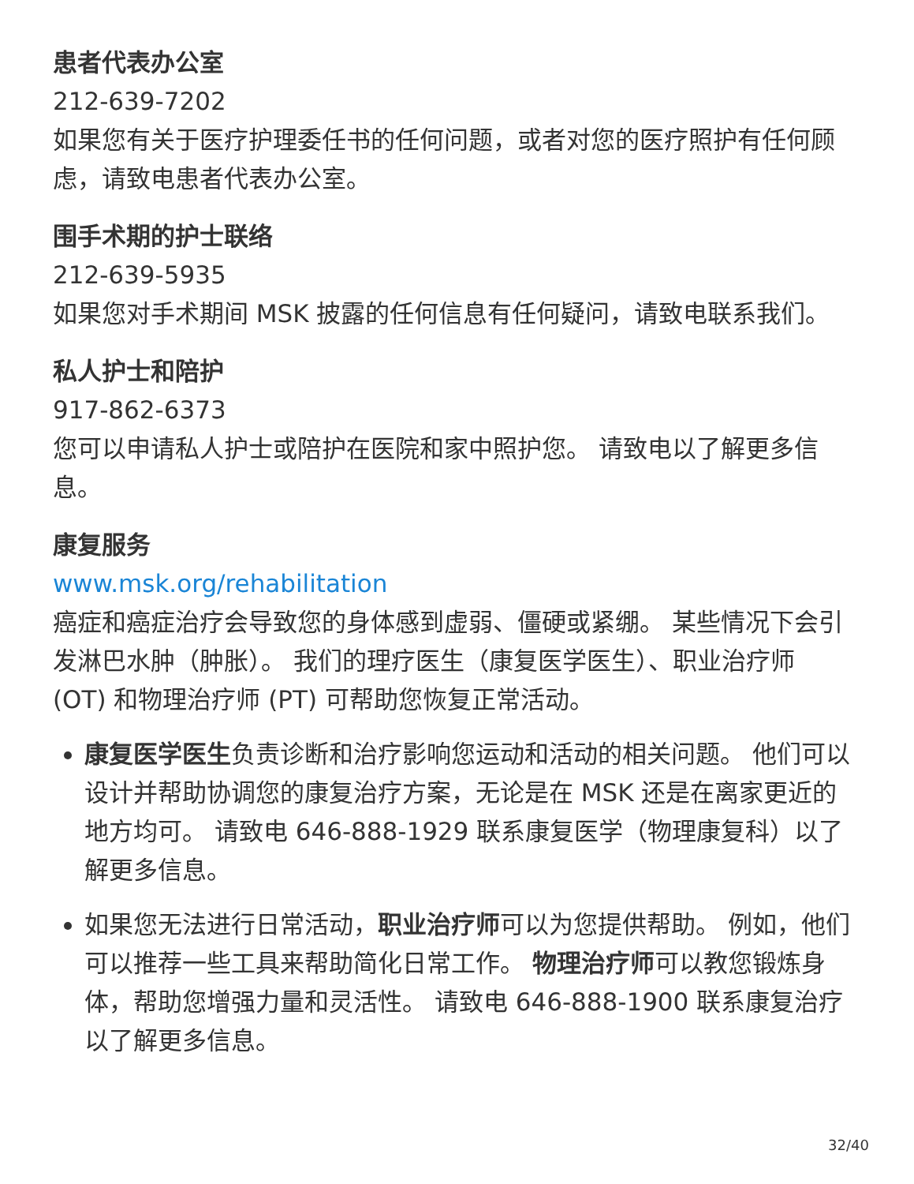患者代表办公室
212-639-7202
如果您有关于医疗护理委任书的任何问题，或者对您的医疗照护有任何顾虑，请致电患者代表办公室。
围手术期的护士联络
212-639-5935
如果您对手术期间 MSK 披露的任何信息有任何疑问，请致电联系我们。
私人护士和陪护
917-862-6373
您可以申请私人护士或陪护在医院和家中照护您。 请致电以了解更多信息。
康复服务
www.msk.org/rehabilitation
癌症和癌症治疗会导致您的身体感到虚弱、僵硬或紧绷。 某些情况下会引发淋巴水肿（肿胀）。 我们的理疗医生（康复医学医生）、职业治疗师 (OT) 和物理治疗师 (PT) 可帮助您恢复正常活动。
康复医学医生负责诊断和治疗影响您运动和活动的相关问题。 他们可以设计并帮助协调您的康复治疗方案，无论是在 MSK 还是在离家更近的地方均可。 请致电 646-888-1929 联系康复医学（物理康复科）以了解更多信息。
如果您无法进行日常活动，职业治疗师可以为您提供帮助。 例如，他们可以推荐一些工具来帮助简化日常工作。 物理治疗师可以教您锻炼身体，帮助您增强力量和灵活性。 请致电 646-888-1900 联系康复治疗以了解更多信息。
32/40